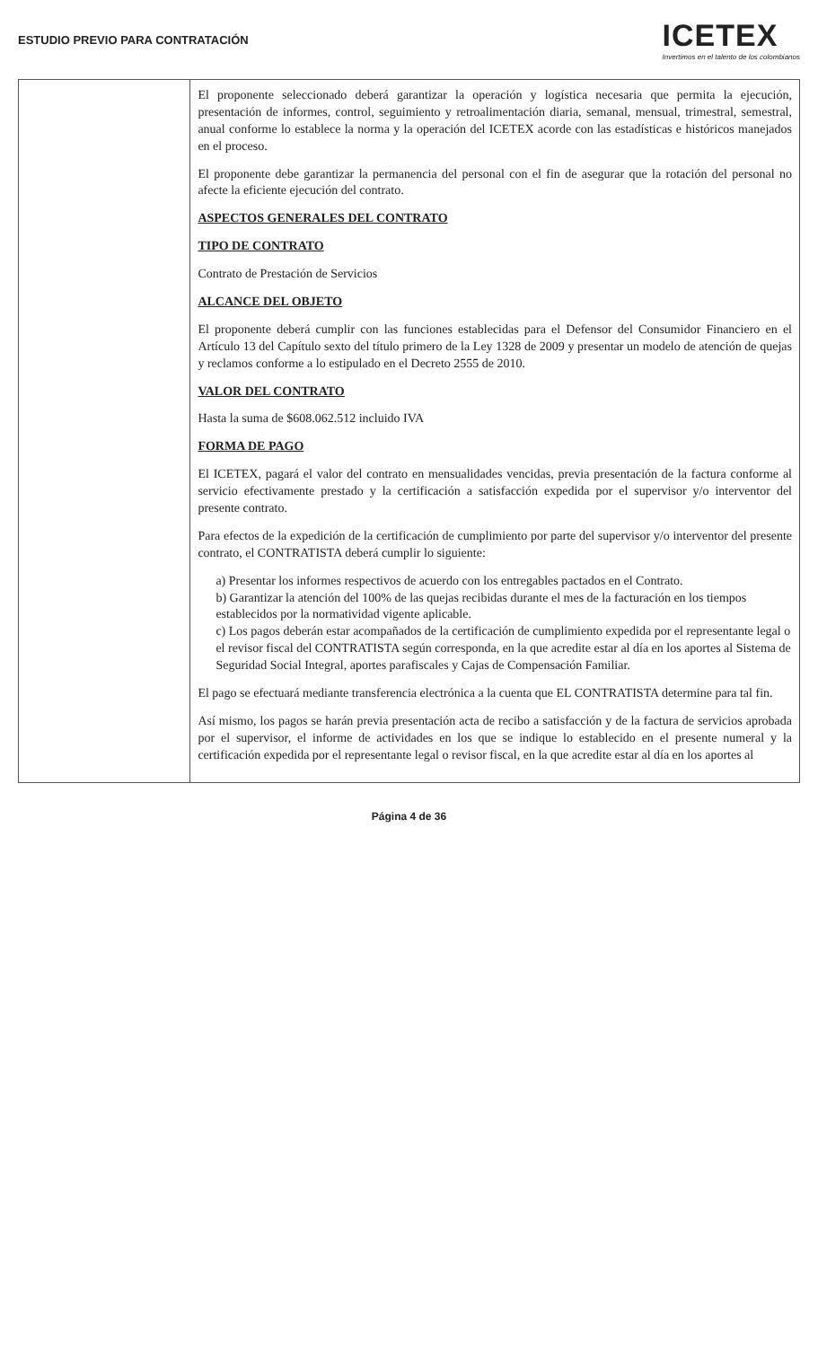ESTUDIO PREVIO PARA CONTRATACIÓN
ICETEX
Invertimos en el talento de los colombianos
| | El proponente seleccionado deberá garantizar la operación y logística necesaria que permita la ejecución, presentación de informes, control, seguimiento y retroalimentación diaria, semanal, mensual, trimestral, semestral, anual conforme lo establece la norma y la operación del ICETEX acorde con las estadísticas e históricos manejados en el proceso. El proponente debe garantizar la permanencia del personal con el fin de asegurar que la rotación del personal no afecte la eficiente ejecución del contrato. ASPECTOS GENERALES DEL CONTRATO TIPO DE CONTRATO Contrato de Prestación de Servicios ALCANCE DEL OBJETO El proponente deberá cumplir con las funciones establecidas para el Defensor del Consumidor Financiero en el Artículo 13 del Capítulo sexto del título primero de la Ley 1328 de 2009 y presentar un modelo de atención de quejas y reclamos conforme a lo estipulado en el Decreto 2555 de 2010. VALOR DEL CONTRATO Hasta la suma de $608.062.512 incluido IVA FORMA DE PAGO El ICETEX, pagará el valor del contrato en mensualidades vencidas, previa presentación de la factura conforme al servicio efectivamente prestado y la certificación a satisfacción expedida por el supervisor y/o interventor del presente contrato. Para efectos de la expedición de la certificación de cumplimiento por parte del supervisor y/o interventor del presente contrato, el CONTRATISTA deberá cumplir lo siguiente: a) Presentar los informes respectivos de acuerdo con los entregables pactados en el Contrato. b) Garantizar la atención del 100% de las quejas recibidas durante el mes de la facturación en los tiempos establecidos por la normatividad vigente aplicable. c) Los pagos deberán estar acompañados de la certificación de cumplimiento expedida por el representante legal o el revisor fiscal del CONTRATISTA según corresponda, en la que acredite estar al día en los aportes al Sistema de Seguridad Social Integral, aportes parafiscales y Cajas de Compensación Familiar. El pago se efectuará mediante transferencia electrónica a la cuenta que EL CONTRATISTA determine para tal fin. Así mismo, los pagos se harán previa presentación acta de recibo a satisfacción y de la factura de servicios aprobada por el supervisor, el informe de actividades en los que se indique lo establecido en el presente numeral y la certificación expedida por el representante legal o revisor fiscal, en la que acredite estar al día en los aportes al |
Página 4 de 36